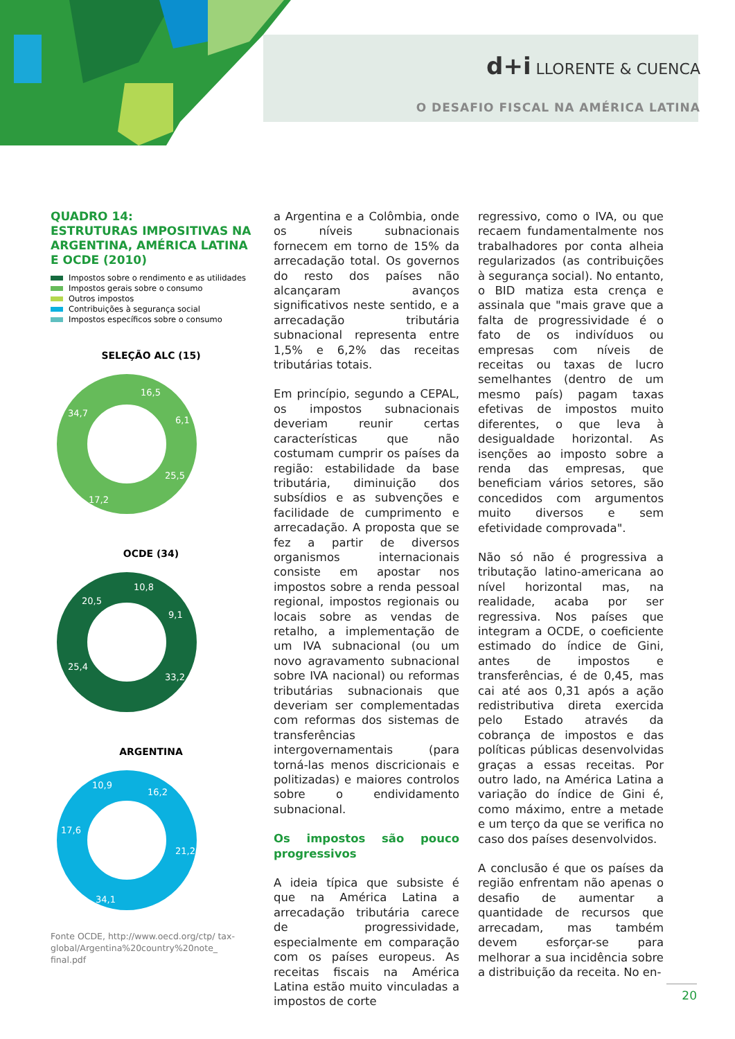d+i LLORENTE & CUENCA
O DESAFIO FISCAL NA AMÉRICA LATINA
QUADRO 14:
ESTRUTURAS IMPOSITIVAS NA ARGENTINA, AMÉRICA LATINA E OCDE (2010)
Impostos sobre o rendimento e as utilidades
Impostos gerais sobre o consumo
Outros impostos
Contribuições à segurança social
Impostos específicos sobre o consumo
SELEÇÃO ALC (15)
16,5
6,1
25,5
17,2
34,7
OCDE (34)
10,8
9,1
33,2
25,4
20,5
ARGENTINA
16,2
21,2
34,1
17,6
10,9
Fonte OCDE, http://www.oecd.org/ctp/ tax-global/Argentina%20country%20note_ final.pdf
a Argentina e a Colômbia, onde os níveis subnacionais fornecem em torno de 15% da arrecadação total. Os governos do resto dos países não alcançaram avanços significativos neste sentido, e a arrecadação tributária subnacional representa entre 1,5% e 6,2% das receitas tributárias totais.
Em princípio, segundo a CEPAL, os impostos subnacionais deveriam reunir certas características que não costumam cumprir os países da região: estabilidade da base tributária, diminuição dos subsídios e as subvenções e facilidade de cumprimento e arrecadação. A proposta que se fez a partir de diversos organismos internacionais consiste em apostar nos impostos sobre a renda pessoal regional, impostos regionais ou locais sobre as vendas de retalho, a implementação de um IVA subnacional (ou um novo agravamento subnacional sobre IVA nacional) ou reformas tributárias subnacionais que deveriam ser complementadas com reformas dos sistemas de transferências intergovernamentais (para torná-las menos discricionais e politizadas) e maiores controlos sobre o endividamento subnacional.
Os impostos são pouco progressivos
A ideia típica que subsiste é que na América Latina a arrecadação tributária carece de progressividade, especialmente em comparação com os países europeus. As receitas fiscais na América Latina estão muito vinculadas a impostos de corte
regressivo, como o IVA, ou que recaem fundamentalmente nos trabalhadores por conta alheia regularizados (as contribuições à segurança social). No entanto, o BID matiza esta crença e assinala que "mais grave que a falta de progressividade é o fato de os indivíduos ou empresas com níveis de receitas ou taxas de lucro semelhantes (dentro de um mesmo país) pagam taxas efetivas de impostos muito diferentes, o que leva à desigualdade horizontal. As isenções ao imposto sobre a renda das empresas, que beneficiam vários setores, são concedidos com argumentos muito diversos e sem efetividade comprovada".
Não só não é progressiva a tributação latino-americana ao nível horizontal mas, na realidade, acaba por ser regressiva. Nos países que integram a OCDE, o coeficiente estimado do índice de Gini, antes de impostos e transferências, é de 0,45, mas cai até aos 0,31 após a ação redistributiva direta exercida pelo Estado através da cobrança de impostos e das políticas públicas desenvolvidas graças a essas receitas. Por outro lado, na América Latina a variação do índice de Gini é, como máximo, entre a metade e um terço da que se verifica no caso dos países desenvolvidos.
A conclusão é que os países da região enfrentam não apenas o desafio de aumentar a quantidade de recursos que arrecadam, mas também devem esforçar-se para melhorar a sua incidência sobre a distribuição da receita. No en-
20